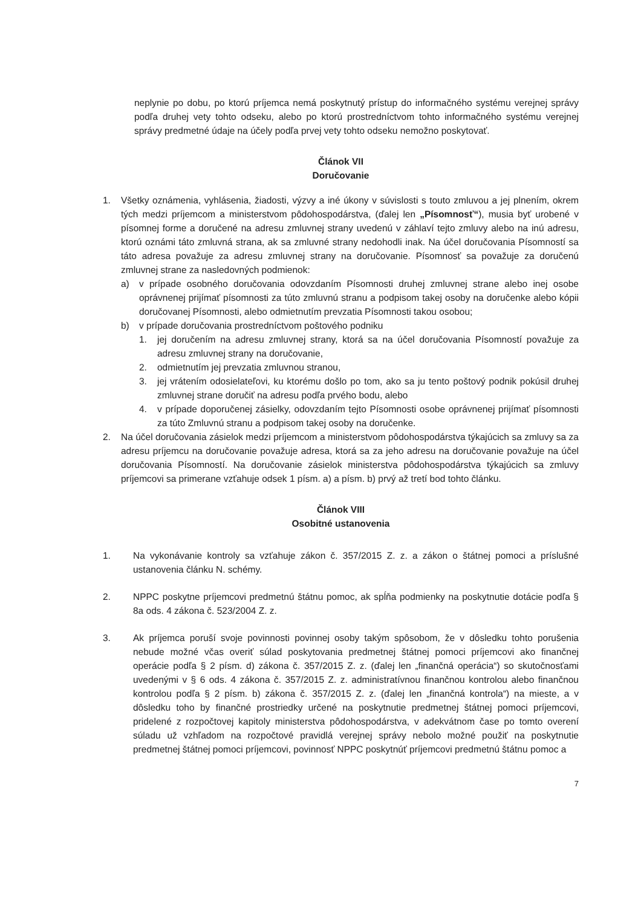neplynie po dobu, po ktorú príjemca nemá poskytnutý prístup do informačného systému verejnej správy podľa druhej vety tohto odseku, alebo po ktorú prostredníctvom tohto informačného systému verejnej správy predmetné údaje na účely podľa prvej vety tohto odseku nemožno poskytovať.
Článok VII
Doručovanie
1. Všetky oznámenia, vyhlásenia, žiadosti, výzvy a iné úkony v súvislosti s touto zmluvou a jej plnením, okrem tých medzi príjemcom a ministerstvom pôdohospodárstva, (ďalej len „Písomnosť“), musia byť urobené v písomnej forme a doručené na adresu zmluvnej strany uvedenú v záhlaví tejto zmluvy alebo na inú adresu, ktorú oznámi táto zmluvná strana, ak sa zmluvné strany nedohodli inak. Na účel doručovania Písomností sa táto adresa považuje za adresu zmluvnej strany na doručovanie. Písomnosť sa považuje za doručenú zmluvnej strane za nasledovných podmienok:
a) v prípade osobného doručovania odovzdaním Písomnosti druhej zmluvnej strane alebo inej osobe oprávnenej prijímať písomnosti za túto zmluvnú stranu a podpisom takej osoby na doručenke alebo kópii doručovanej Písomnosti, alebo odmietnutím prevzatia Písomnosti takou osobou;
b) v prípade doručovania prostredníctvom poštového podniku
1. jej doručením na adresu zmluvnej strany, ktorá sa na účel doručovania Písomností považuje za adresu zmluvnej strany na doručovanie,
2. odmietnutím jej prevzatia zmluvnou stranou,
3. jej vrátením odosielateľovi, ku ktorému došlo po tom, ako sa ju tento poštový podnik pokúsil druhej zmluvnej strane doručiť na adresu podľa prvého bodu, alebo
4. v prípade doporučenej zásielky, odovzdaním tejto Písomnosti osobe oprávnenej prijímať písomnosti za túto Zmluvnú stranu a podpisom takej osoby na doručenke.
2. Na účel doručovania zásielok medzi príjemcom a ministerstvom pôdohospodárstva týkajúcich sa zmluvy sa za adresu príjemcu na doručovanie považuje adresa, ktorá sa za jeho adresu na doručovanie považuje na účel doručovania Písomností. Na doručovanie zásielok ministerstva pôdohospodárstva týkajúcich sa zmluvy príjemcovi sa primerane vzťahuje odsek 1 písm. a) a písm. b) prvý až tretí bod tohto článku.
Článok VIII
Osobitné ustanovenia
1. Na vykonávanie kontroly sa vzťahuje zákon č. 357/2015 Z. z. a zákon o štátnej pomoci a príslušné ustanovenia článku N. schémy.
2. NPPC poskytne príjemcovi predmetnú štátnu pomoc, ak spĺňa podmienky na poskytnutie dotácie podľa § 8a ods. 4 zákona č. 523/2004 Z. z.
3. Ak príjemca poruší svoje povinnosti povinnej osoby takým spôsobom, že v dôsledku tohto porušenia nebude možné včas overiť súlad poskytovania predmetnej štátnej pomoci príjemcovi ako finančnej operácie podľa § 2 písm. d) zákona č. 357/2015 Z. z. (ďalej len „finančná operácia“) so skutočnosťami uvedenými v § 6 ods. 4 zákona č. 357/2015 Z. z. administratívnou finančnou kontrolou alebo finančnou kontrolou podľa § 2 písm. b) zákona č. 357/2015 Z. z. (ďalej len „finančná kontrola“) na mieste, a v dôsledku toho by finančné prostriedky určené na poskytnutie predmetnej štátnej pomoci príjemcovi, pridelené z rozpočtovej kapitoly ministerstva pôdohospodárstva, v adekvátnom čase po tomto overení súladu už vzhľadom na rozpočtové pravidlá verejnej správy nebolo možné použiť na poskytnutie predmetnej štátnej pomoci príjemcovi, povinnosť NPPC poskytnúť príjemcovi predmetnú štátnu pomoc a
7